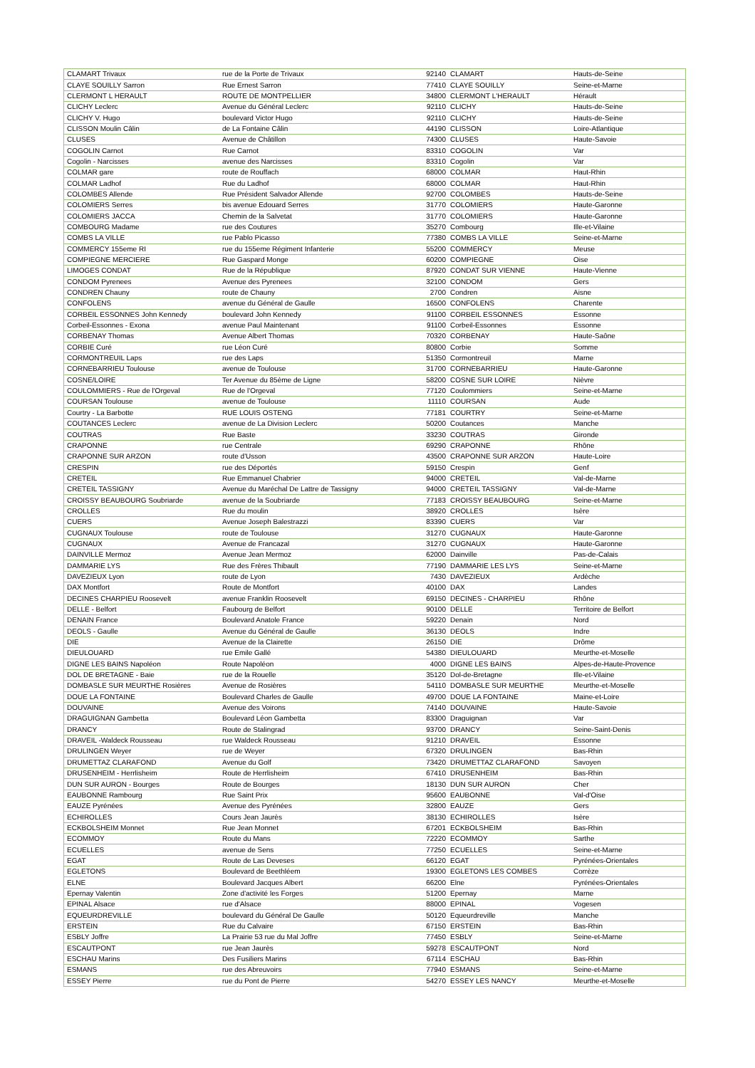| CLAMART Trivaux | rue de la Porte de Trivaux | 92140 | CLAMART | Hauts-de-Seine |
| CLAYE SOUILLY Sarron | Rue Ernest Sarron | 77410 | CLAYE SOUILLY | Seine-et-Marne |
| CLERMONT L HERAULT | ROUTE DE MONTPELLIER | 34800 | CLERMONT L'HERAULT | Hérault |
| CLICHY Leclerc | Avenue du Général Leclerc | 92110 | CLICHY | Hauts-de-Seine |
| CLICHY V. Hugo | boulevard Victor Hugo | 92110 | CLICHY | Hauts-de-Seine |
| CLISSON Moulin Câlin | de La Fontaine Câlin | 44190 | CLISSON | Loire-Atlantique |
| CLUSES | Avenue de Châtillon | 74300 | CLUSES | Haute-Savoie |
| COGOLIN Carnot | Rue Carnot | 83310 | COGOLIN | Var |
| Cogolin - Narcisses | avenue des Narcisses | 83310 | Cogolin | Var |
| COLMAR gare | route de Rouffach | 68000 | COLMAR | Haut-Rhin |
| COLMAR Ladhof | Rue du Ladhof | 68000 | COLMAR | Haut-Rhin |
| COLOMBES Allende | Rue Président Salvador Allende | 92700 | COLOMBES | Hauts-de-Seine |
| COLOMIERS Serres | bis avenue Edouard Serres | 31770 | COLOMIERS | Haute-Garonne |
| COLOMIERS JACCA | Chemin de la Salvetat | 31770 | COLOMIERS | Haute-Garonne |
| COMBOURG Madame | rue des Coutures | 35270 | Combourg | Ille-et-Vilaine |
| COMBS LA VILLE | rue Pablo Picasso | 77380 | COMBS LA VILLE | Seine-et-Marne |
| COMMERCY 155eme RI | rue du 155eme Régiment Infanterie | 55200 | COMMERCY | Meuse |
| COMPIEGNE MERCIERE | Rue Gaspard Monge | 60200 | COMPIEGNE | Oise |
| LIMOGES CONDAT | Rue de la République | 87920 | CONDAT SUR VIENNE | Haute-Vienne |
| CONDOM Pyrenees | Avenue des Pyrenees | 32100 | CONDOM | Gers |
| CONDREN Chauny | route de Chauny | 2700 | Condren | Aisne |
| CONFOLENS | avenue du Général de Gaulle | 16500 | CONFOLENS | Charente |
| CORBEIL ESSONNES John Kennedy | boulevard John Kennedy | 91100 | CORBEIL ESSONNES | Essonne |
| Corbeil-Essonnes - Exona | avenue Paul Maintenant | 91100 | Corbeil-Essonnes | Essonne |
| CORBENAY Thomas | Avenue Albert Thomas | 70320 | CORBENAY | Haute-Saône |
| CORBIE Curé | rue Léon Curé | 80800 | Corbie | Somme |
| CORMONTREUIL Laps | rue des Laps | 51350 | Cormontreuil | Marne |
| CORNEBARRIEU Toulouse | avenue de Toulouse | 31700 | CORNEBARRIEU | Haute-Garonne |
| COSNE/LOIRE | Ter Avenue du 85ème de Ligne | 58200 | COSNE SUR LOIRE | Nièvre |
| COULOMMIERS - Rue de l'Orgeval | Rue de l'Orgeval | 77120 | Coulommiers | Seine-et-Marne |
| COURSAN Toulouse | avenue de Toulouse | 11110 | COURSAN | Aude |
| Courtry - La Barbotte | RUE LOUIS OSTENG | 77181 | COURTRY | Seine-et-Marne |
| COUTANCES Leclerc | avenue de La Division Leclerc | 50200 | Coutances | Manche |
| COUTRAS | Rue Baste | 33230 | COUTRAS | Gironde |
| CRAPONNE | rue Centrale | 69290 | CRAPONNE | Rhône |
| CRAPONNE SUR ARZON | route d'Usson | 43500 | CRAPONNE SUR ARZON | Haute-Loire |
| CRESPIN | rue des Déportés | 59150 | Crespin | Genf |
| CRETEIL | Rue Emmanuel Chabrier | 94000 | CRETEIL | Val-de-Marne |
| CRETEIL TASSIGNY | Avenue du Maréchal De Lattre de Tassigny | 94000 | CRETEIL TASSIGNY | Val-de-Marne |
| CROISSY BEAUBOURG Soubriarde | avenue de la Soubriarde | 77183 | CROISSY BEAUBOURG | Seine-et-Marne |
| CROLLES | Rue du moulin | 38920 | CROLLES | Isère |
| CUERS | Avenue Joseph Balestrazzi | 83390 | CUERS | Var |
| CUGNAUX Toulouse | route de Toulouse | 31270 | CUGNAUX | Haute-Garonne |
| CUGNAUX | Avenue de Francazal | 31270 | CUGNAUX | Haute-Garonne |
| DAINVILLE Mermoz | Avenue Jean Mermoz | 62000 | Dainville | Pas-de-Calais |
| DAMMARIE LYS | Rue des Frères Thibault | 77190 | DAMMARIE LES LYS | Seine-et-Marne |
| DAVEZIEUX Lyon | route de Lyon | 7430 | DAVEZIEUX | Ardèche |
| DAX Montfort | Route de Montfort | 40100 | DAX | Landes |
| DECINES CHARPIEU Roosevelt | avenue Franklin Roosevelt | 69150 | DECINES - CHARPIEU | Rhône |
| DELLE - Belfort | Faubourg de Belfort | 90100 | DELLE | Territoire de Belfort |
| DENAIN France | Boulevard Anatole France | 59220 | Denain | Nord |
| DEOLS - Gaulle | Avenue du Général de Gaulle | 36130 | DEOLS | Indre |
| DIE | Avenue de la Clairette | 26150 | DIE | Drôme |
| DIEULOUARD | rue Emile Gallé | 54380 | DIEULOUARD | Meurthe-et-Moselle |
| DIGNE LES BAINS Napoléon | Route Napoléon | 4000 | DIGNE LES BAINS | Alpes-de-Haute-Provence |
| DOL DE BRETAGNE - Baie | rue de la Rouelle | 35120 | Dol-de-Bretagne | Ille-et-Vilaine |
| DOMBASLE SUR MEURTHE Rosières | Avenue de Rosières | 54110 | DOMBASLE SUR MEURTHE | Meurthe-et-Moselle |
| DOUE LA FONTAINE | Boulevard Charles de Gaulle | 49700 | DOUE LA FONTAINE | Maine-et-Loire |
| DOUVAINE | Avenue des Voirons | 74140 | DOUVAINE | Haute-Savoie |
| DRAGUIGNAN Gambetta | Boulevard Léon Gambetta | 83300 | Draguignan | Var |
| DRANCY | Route de Stalingrad | 93700 | DRANCY | Seine-Saint-Denis |
| DRAVEIL -Waldeck Rousseau | rue Waldeck Rousseau | 91210 | DRAVEIL | Essonne |
| DRULINGEN Weyer | rue de Weyer | 67320 | DRULINGEN | Bas-Rhin |
| DRUMETTAZ CLARAFOND | Avenue du Golf | 73420 | DRUMETTAZ CLARAFOND | Savoyen |
| DRUSENHEIM - Herrlisheim | Route de Herrlisheim | 67410 | DRUSENHEIM | Bas-Rhin |
| DUN SUR AURON - Bourges | Route de Bourges | 18130 | DUN SUR AURON | Cher |
| EAUBONNE Rambourg | Rue Saint Prix | 95600 | EAUBONNE | Val-d'Oise |
| EAUZE Pyrénées | Avenue des Pyrénées | 32800 | EAUZE | Gers |
| ECHIROLLES | Cours Jean Jaurès | 38130 | ECHIROLLES | Isère |
| ECKBOLSHEIM Monnet | Rue Jean Monnet | 67201 | ECKBOLSHEIM | Bas-Rhin |
| ECOMMOY | Route du Mans | 72220 | ECOMMOY | Sarthe |
| ECUELLES | avenue de Sens | 77250 | ECUELLES | Seine-et-Marne |
| EGAT | Route de Las Deveses | 66120 | EGAT | Pyrénées-Orientales |
| EGLETONS | Boulevard de Beethléem | 19300 | EGLETONS LES COMBES | Corrèze |
| ELNE | Boulevard Jacques Albert | 66200 | Elne | Pyrénées-Orientales |
| Epernay Valentin | Zone d'activité les Forges | 51200 | Epernay | Marne |
| EPINAL Alsace | rue d'Alsace | 88000 | EPINAL | Vogesen |
| EQUEURDREVILLE | boulevard du Général De Gaulle | 50120 | Equeurdreville | Manche |
| ERSTEIN | Rue du Calvaire | 67150 | ERSTEIN | Bas-Rhin |
| ESBLY Joffre | La Prairie 53 rue du Mal Joffre | 77450 | ESBLY | Seine-et-Marne |
| ESCAUTPONT | rue Jean Jaurès | 59278 | ESCAUTPONT | Nord |
| ESCHAU Marins | Des Fusiliers Marins | 67114 | ESCHAU | Bas-Rhin |
| ESMANS | rue des Abreuvoirs | 77940 | ESMANS | Seine-et-Marne |
| ESSEY Pierre | rue du Pont de Pierre | 54270 | ESSEY LES NANCY | Meurthe-et-Moselle |